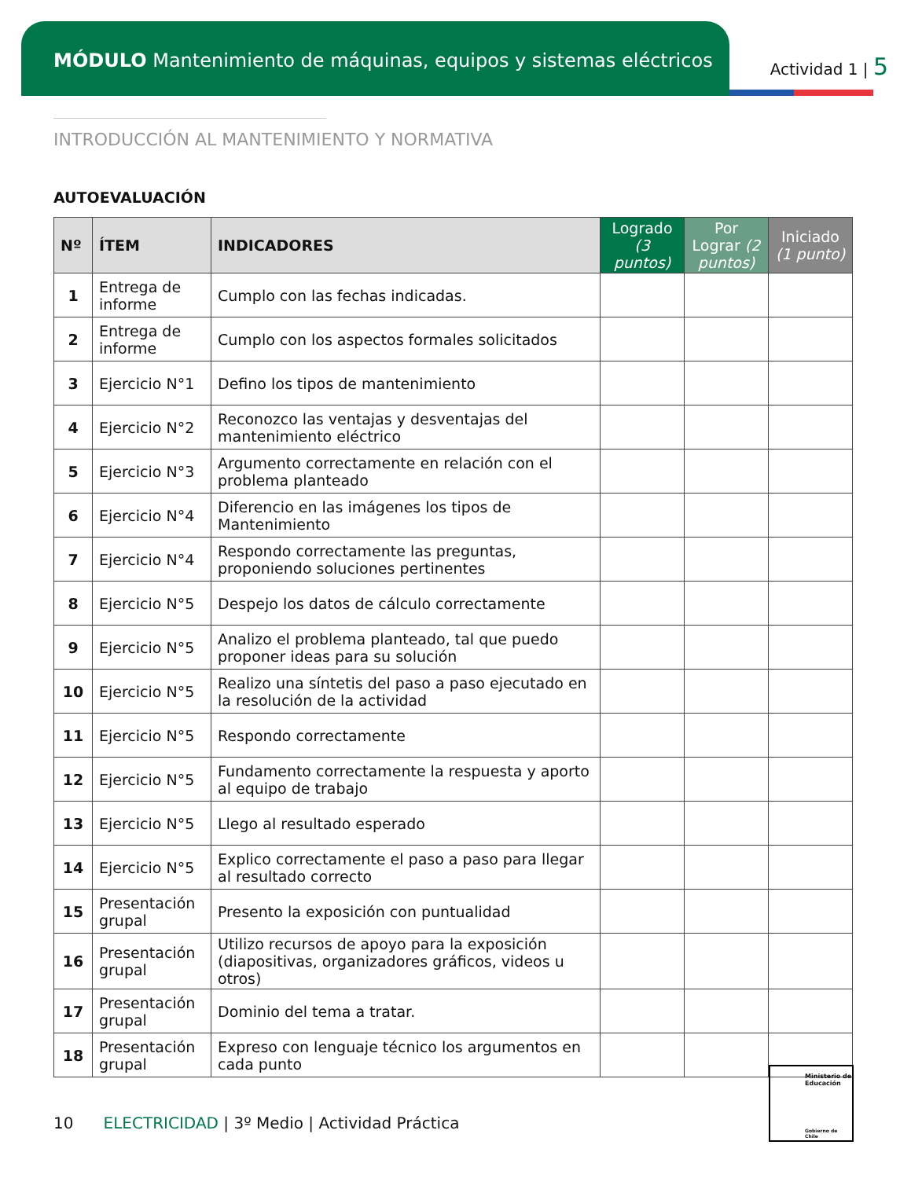MÓDULO Mantenimiento de máquinas, equipos y sistemas eléctricos
Actividad 1 | 5
INTRODUCCIÓN AL MANTENIMIENTO Y NORMATIVA
AUTOEVALUACIÓN
| Nº | ÍTEM | INDICADORES | Logrado (3 puntos) | Por Lograr (2 puntos) | Iniciado (1 punto) |
| --- | --- | --- | --- | --- | --- |
| 1 | Entrega de informe | Cumplo con las fechas indicadas. | | | |
| 2 | Entrega de informe | Cumplo con los aspectos formales solicitados | | | |
| 3 | Ejercicio N°1 | Defino los tipos de mantenimiento | | | |
| 4 | Ejercicio N°2 | Reconozco las ventajas y desventajas del mantenimiento eléctrico | | | |
| 5 | Ejercicio N°3 | Argumento correctamente en relación con el problema planteado | | | |
| 6 | Ejercicio N°4 | Diferencio en las imágenes los tipos de Mantenimiento | | | |
| 7 | Ejercicio N°4 | Respondo correctamente las preguntas, proponiendo soluciones pertinentes | | | |
| 8 | Ejercicio N°5 | Despejo los datos de cálculo correctamente | | | |
| 9 | Ejercicio N°5 | Analizo el problema planteado, tal que puedo proponer ideas para su solución | | | |
| 10 | Ejercicio N°5 | Realizo una síntetis del paso a paso ejecutado en la resolución de la actividad | | | |
| 11 | Ejercicio N°5 | Respondo correctamente | | | |
| 12 | Ejercicio N°5 | Fundamento correctamente la respuesta y aporto al equipo de trabajo | | | |
| 13 | Ejercicio N°5 | Llego al resultado esperado | | | |
| 14 | Ejercicio N°5 | Explico correctamente el paso a paso para llegar al resultado correcto | | | |
| 15 | Presentación grupal | Presento la exposición con puntualidad | | | |
| 16 | Presentación grupal | Utilizo recursos de apoyo para la exposición (diapositivas, organizadores gráficos, videos u otros) | | | |
| 17 | Presentación grupal | Dominio del tema a tratar. | | | |
| 18 | Presentación grupal | Expreso con lenguaje técnico los argumentos en cada punto | | | |
10 ELECTRICIDAD | 3º Medio | Actividad Práctica
Ministerio de Educación
Gobierno de Chile